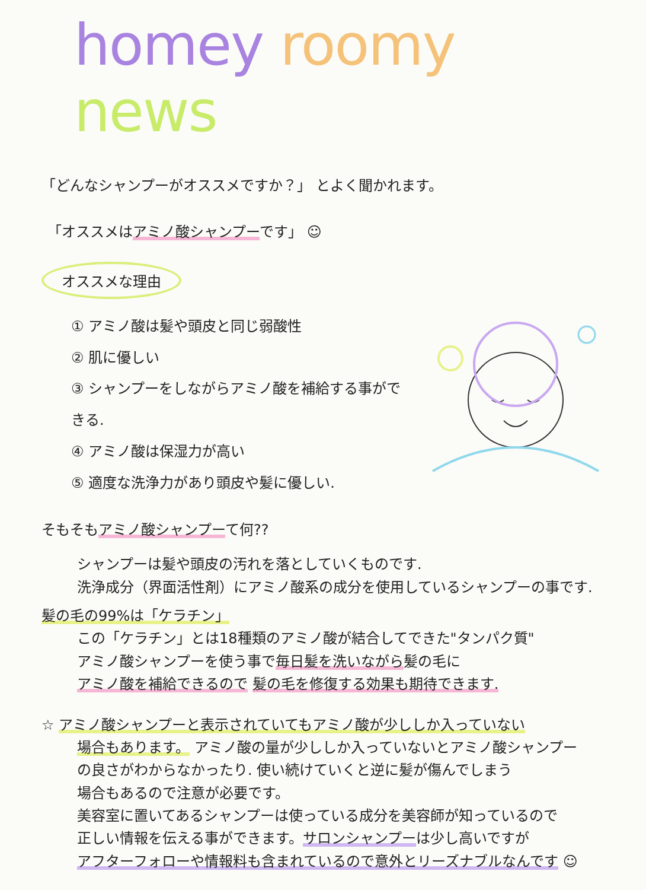homey roomy news
「どんなシャンプーがオススメですか？」 とよく聞かれます。
「オススメはアミノ酸シャンプーです」 ☺
オススメな理由
① アミノ酸は髪や頭皮と同じ弱酸性
② 肌に優しい
③ シャンプーをしながらアミノ酸を補給する事ができる.
④ アミノ酸は保湿力が高い
⑤ 適度な洗浄力があり頭皮や髪に優しい.
そもそもアミノ酸シャンプーて何??
シャンプーは髪や頭皮の汚れを落としていくものです.
洗浄成分（界面活性剤）にアミノ酸系の成分を使用しているシャンプーの事です.
髪の毛の99%は「ケラチン」
この「ケラチン」とは18種類のアミノ酸が結合してできた"タンパク質"
アミノ酸シャンプーを使う事で毎日髪を洗いながら髪の毛に
アミノ酸を補給できるので 髪の毛を修復する効果も期待できます.
☆ アミノ酸シャンプーと表示されていてもアミノ酸が少ししか入っていない
場合もあります。 アミノ酸の量が少ししか入っていないとアミノ酸シャンプー
の良さがわからなかったり. 使い続けていくと逆に髪が傷んでしまう
場合もあるので注意が必要です。
美容室に置いてあるシャンプーは使っている成分を美容師が知っているので
正しい情報を伝える事ができます。サロンシャンプーは少し高いですが
アフターフォローや情報料も含まれているので意外とリーズナブルなんです ☺